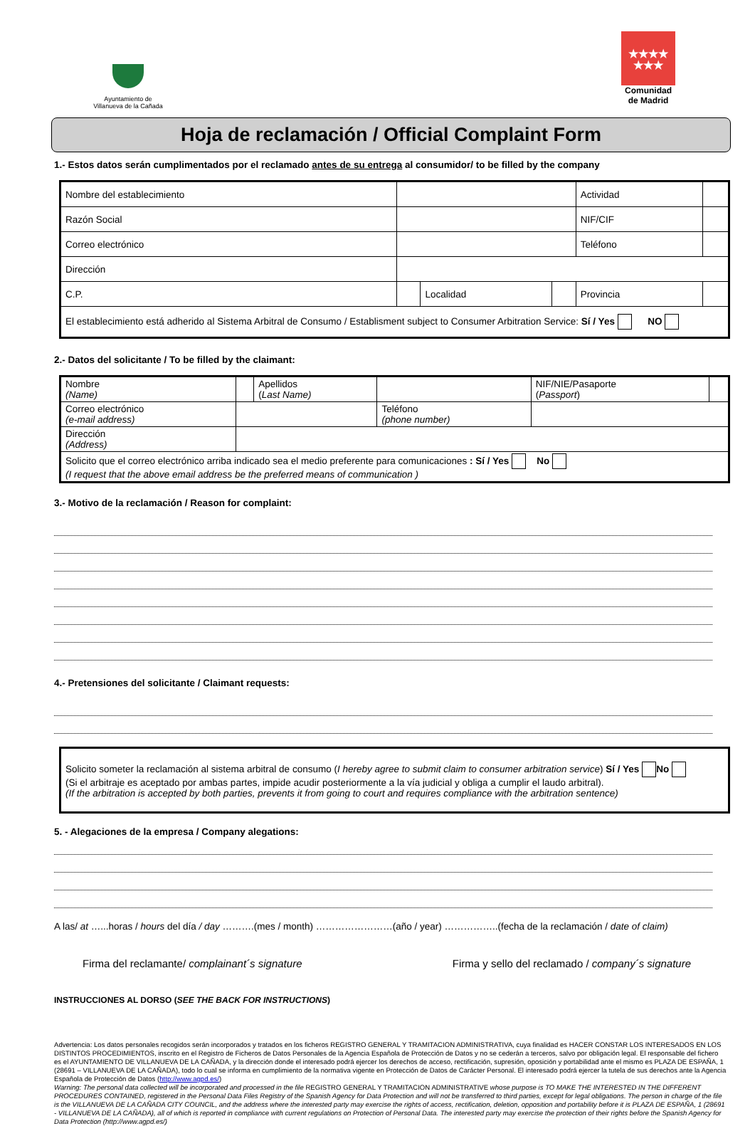Ayuntamiento de
Villanueva de la Cañada
★★★★
★★★
Comunidad
de Madrid
Hoja de reclamación / Official Complaint Form
1.- Estos datos serán cumplimentados por el reclamado antes de su entrega al consumidor/ to be filled by the company
| Nombre del establecimiento | | | | Actividad | |
| Razón Social | | | | NIF/CIF | |
| Correo electrónico | | | | Teléfono | |
| Dirección | | | | | |
| C.P. | | Localidad | | Provincia | |
| El establecimiento está adherido al Sistema Arbitral de Consumo / Establisment subject to Consumer Arbitration Service: Sí / Yes NO | | | | | |
2.- Datos del solicitante / To be filled by the claimant:
| Nombre (Name) | | Apellidos ( Last Name) | | NIF/NIE/Pasaporte ( Passport ) | |
| Correo electrónico (e-mail address) | | | Teléfono (phone number) | | |
| Dirección (Address) | | | | | |
| Solicito que el correo electrónico arriba indicado sea el medio preferente para comunicaciones : Sí / Yes No (I request that the above email address be the preferred means of communication ) | | | | | |
3.- Motivo de la reclamación / Reason for complaint:
4.- Pretensiones del solicitante / Claimant requests:
Solicito someter la reclamación al sistema arbitral de consumo (I hereby agree to submit claim to consumer arbitration service) Sí / Yes No
(Si el arbitraje es aceptado por ambas partes, impide acudir posteriormente a la vía judicial y obliga a cumplir el laudo arbitral).
(If the arbitration is accepted by both parties, prevents it from going to court and requires compliance with the arbitration sentence)
5. - Alegaciones de la empresa / Company alegations:
A las/ at …...horas / hours del día / day ……….(mes / month) ……………………(año / year) ……………..(fecha de la reclamación / date of claim)
Firma del reclamante/ complainant´s signature Firma y sello del reclamado / company´s signature
INSTRUCCIONES AL DORSO (SEE THE BACK FOR INSTRUCTIONS)
Advertencia: Los datos personales recogidos serán incorporados y tratados en los ficheros REGISTRO GENERAL Y TRAMITACION ADMINISTRATIVA, cuya finalidad es HACER CONSTAR LOS INTERESADOS EN LOS DISTINTOS PROCEDIMIENTOS, inscrito en el Registro de Ficheros de Datos Personales de la Agencia Española de Protección de Datos y no se cederán a terceros, salvo por obligación legal. El responsable del fichero es el AYUNTAMIENTO DE VILLANUEVA DE LA CAÑADA, y la dirección donde el interesado podrá ejercer los derechos de acceso, rectificación, supresión, oposición y portabilidad ante el mismo es PLAZA DE ESPAÑA, 1 (28691 – VILLANUEVA DE LA CAÑADA), todo lo cual se informa en cumplimiento de la normativa vigente en Protección de Datos de Carácter Personal. El interesado podrá ejercer la tutela de sus derechos ante la Agencia Española de Protección de Datos (http://www.agpd.es/)
Warning: The personal data collected will be incorporated and processed in the file REGISTRO GENERAL Y TRAMITACION ADMINISTRATIVE whose purpose is TO MAKE THE INTERESTED IN THE DIFFERENT PROCEDURES CONTAINED, registered in the Personal Data Files Registry of the Spanish Agency for Data Protection and will not be transferred to third parties, except for legal obligations. The person in charge of the file is the VILLANUEVA DE LA CAÑADA CITY COUNCIL, and the address where the interested party may exercise the rights of access, rectification, deletion, opposition and portability before it is PLAZA DE ESPAÑA, 1 (28691 - VILLANUEVA DE LA CAÑADA), all of which is reported in compliance with current regulations on Protection of Personal Data. The interested party may exercise the protection of their rights before the Spanish Agency for Data Protection (http://www.agpd.es/)